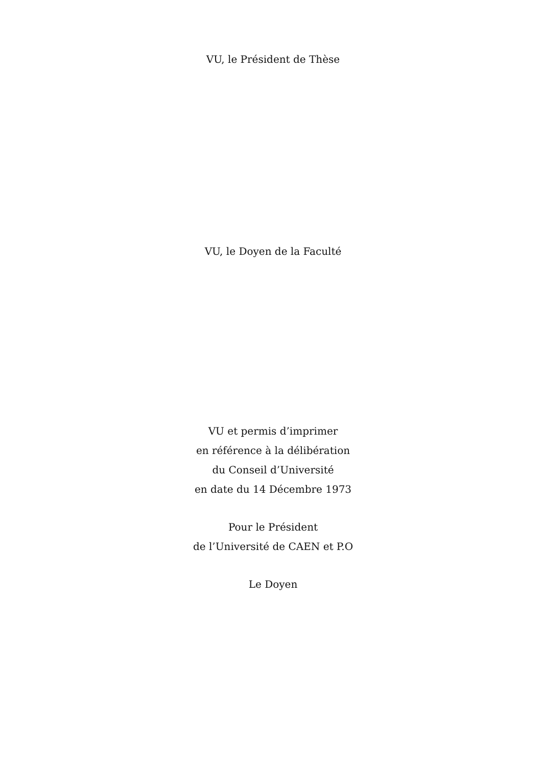VU, le Président de Thèse
VU, le Doyen de la Faculté
VU et permis d’imprimer
en référence à la délibération
du Conseil d’Université
en date du 14 Décembre 1973
Pour le Président
de l’Université de CAEN et P.O
Le Doyen